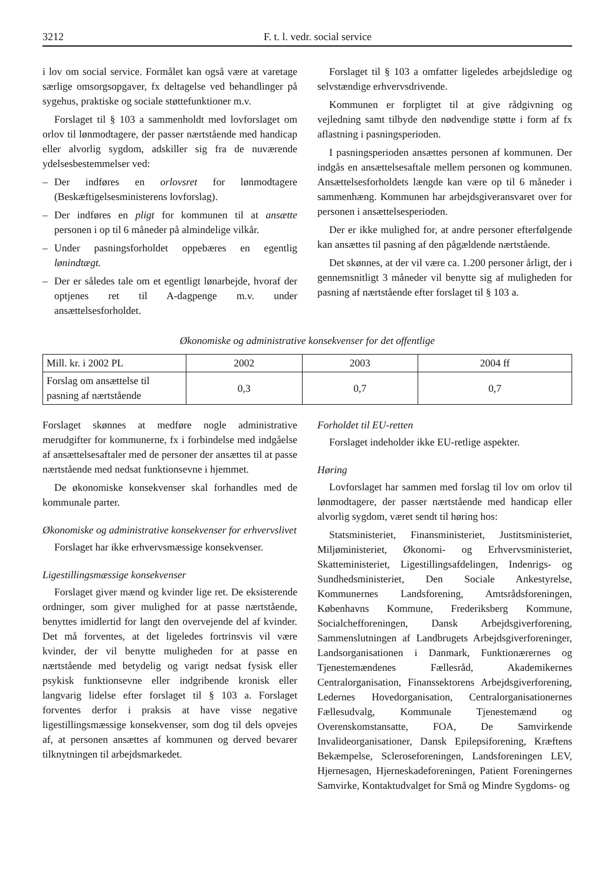3212 F. t. l. vedr. social service
i lov om social service. Formålet kan også være at varetage særlige omsorgsopgaver, fx deltagelse ved behandlinger på sygehus, praktiske og sociale støttefunktioner m.v.
Forslaget til § 103 a sammenholdt med lovforslaget om orlov til lønmodtagere, der passer nærtstående med handicap eller alvorlig sygdom, adskiller sig fra de nuværende ydelsesbestemmelser ved:
– Der indføres en orlovsret for lønmodtagere (Beskæftigelsesministerens lovforslag).
– Der indføres en pligt for kommunen til at ansætte personen i op til 6 måneder på almindelige vilkår.
– Under pasningsforholdet oppebæres en egentlig lønindtægt.
– Der er således tale om et egentligt lønarbejde, hvoraf der optjenes ret til A-dagpenge m.v. under ansættelsesforholdet.
Forslaget til § 103 a omfatter ligeledes arbejdsledige og selvstændige erhvervsdrivende.
Kommunen er forpligtet til at give rådgivning og vejledning samt tilbyde den nødvendige støtte i form af fx aflastning i pasningsperioden.
I pasningsperioden ansættes personen af kommunen. Der indgås en ansættelsesaftale mellem personen og kommunen. Ansættelsesforholdets længde kan være op til 6 måneder i sammenhæng. Kommunen har arbejdsgiveransvaret over for personen i ansættelsesperioden.
Der er ikke mulighed for, at andre personer efterfølgende kan ansættes til pasning af den pågældende nærtstående.
Det skønnes, at der vil være ca. 1.200 personer årligt, der i gennemsnitligt 3 måneder vil benytte sig af muligheden for pasning af nærtstående efter forslaget til § 103 a.
Økonomiske og administrative konsekvenser for det offentlige
| Mill. kr. i 2002 PL | 2002 | 2003 | 2004 ff |
| --- | --- | --- | --- |
| Forslag om ansættelse til pasning af nærtstående | 0,3 | 0,7 | 0,7 |
Forslaget skønnes at medføre nogle administrative merudgifter for kommunerne, fx i forbindelse med indgåelse af ansættelsesaftaler med de personer der ansættes til at passe nærtstående med nedsat funktionsevne i hjemmet.
De økonomiske konsekvenser skal forhandles med de kommunale parter.
Økonomiske og administrative konsekvenser for erhvervslivet
Forslaget har ikke erhvervsmæssige konsekvenser.
Ligestillingsmæssige konsekvenser
Forslaget giver mænd og kvinder lige ret. De eksisterende ordninger, som giver mulighed for at passe nærtstående, benyttes imidlertid for langt den overvejende del af kvinder. Det må forventes, at det ligeledes fortrinsvis vil være kvinder, der vil benytte muligheden for at passe en nærtstående med betydelig og varigt nedsat fysisk eller psykisk funktionsevne eller indgribende kronisk eller langvarig lidelse efter forslaget til § 103 a. Forslaget forventes derfor i praksis at have visse negative ligestillingsmæssige konsekvenser, som dog til dels opvejes af, at personen ansættes af kommunen og derved bevarer tilknytningen til arbejdsmarkedet.
Forholdet til EU-retten
Forslaget indeholder ikke EU-retlige aspekter.
Høring
Lovforslaget har sammen med forslag til lov om orlov til lønmodtagere, der passer nærtstående med handicap eller alvorlig sygdom, været sendt til høring hos:
Statsministeriet, Finansministeriet, Justitsministeriet, Miljøministeriet, Økonomi- og Erhvervsministeriet, Skatteministeriet, Ligestillingsafdelingen, Indenrigs- og Sundhedsministeriet, Den Sociale Ankestyrelse, Kommunernes Landsforening, Amtsrådsforeningen, Københavns Kommune, Frederiksberg Kommune, Socialchefforeningen, Dansk Arbejdsgiverforening, Sammenslutningen af Landbrugets Arbejdsgiverforeninger, Landsorganisationen i Danmark, Funktionærernes og Tjenestemændenes Fællesråd, Akademikernes Centralorganisation, Finanssektorens Arbejdsgiverforening, Ledernes Hovedorganisation, Centralorganisationernes Fællesudvalg, Kommunale Tjenestemænd og Overenskomstansatte, FOA, De Samvirkende Invalideorganisationer, Dansk Epilepsiforening, Kræftens Bekæmpelse, Scleroseforeningen, Landsforeningen LEV, Hjernesagen, Hjerneskadeforeningen, Patient Foreningernes Samvirke, Kontaktudvalget for Små og Mindre Sygdoms- og